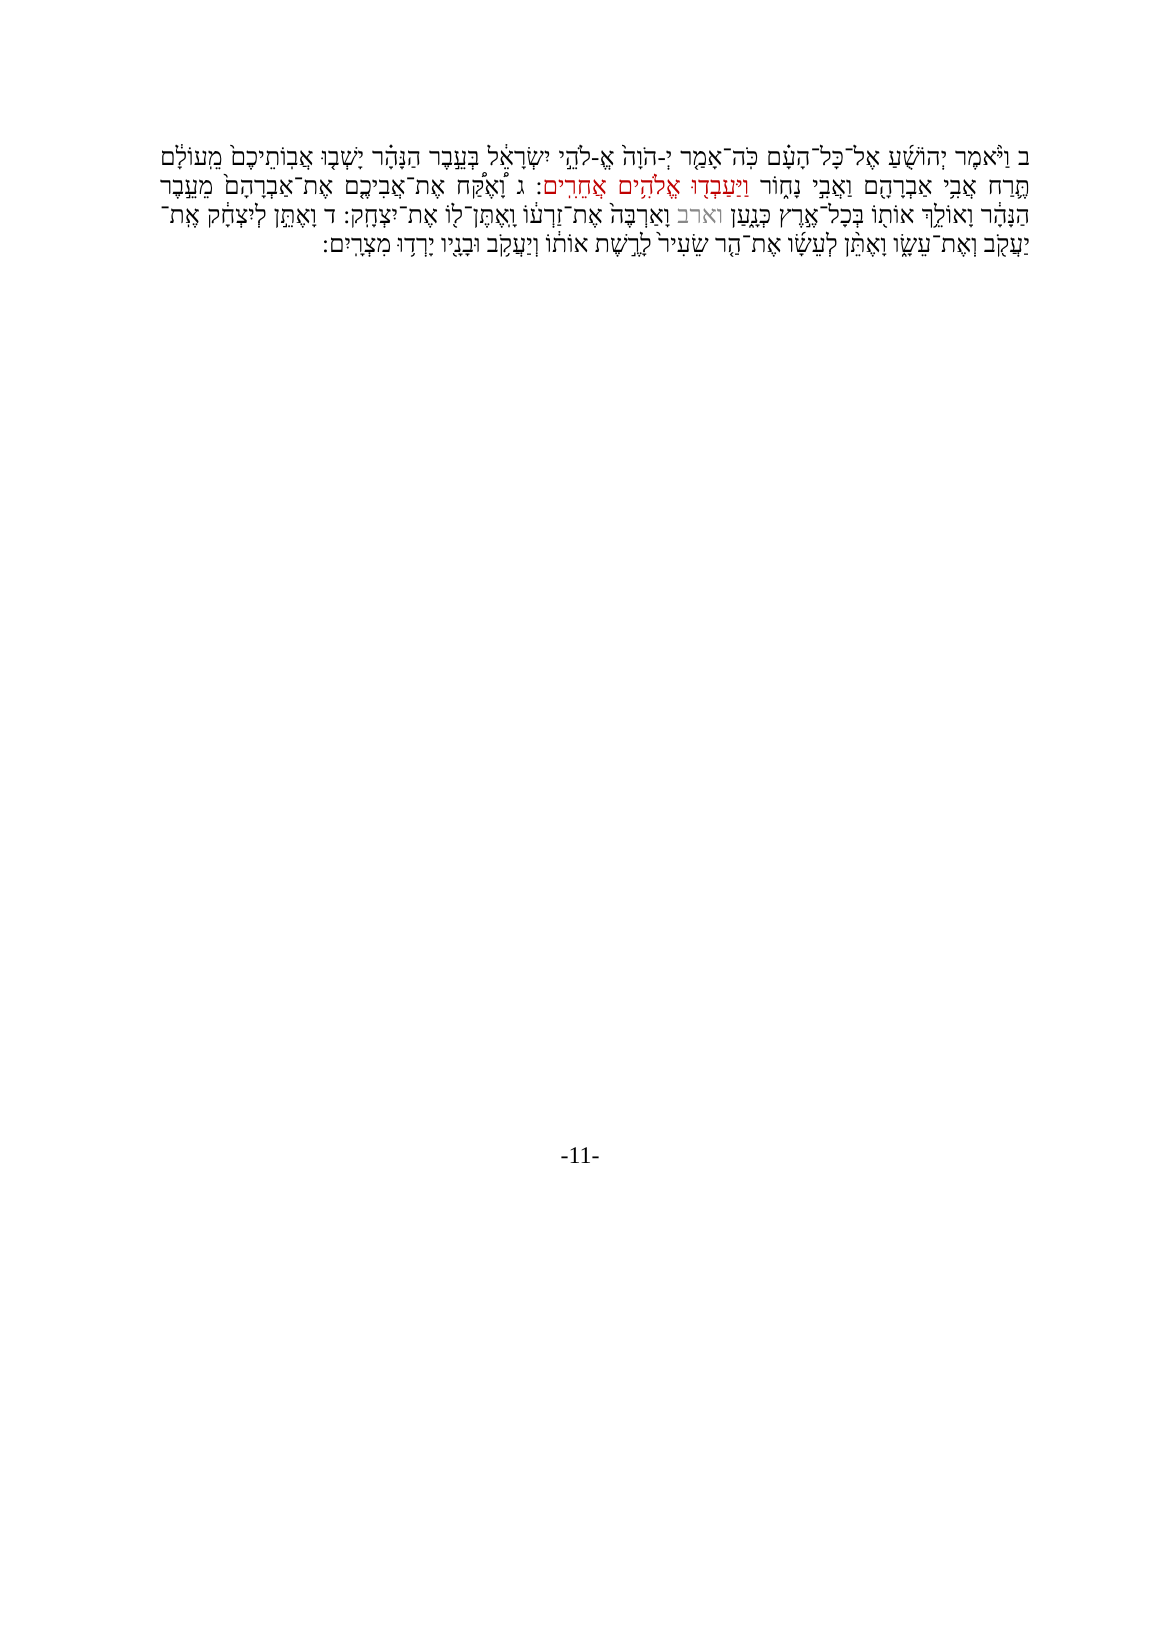ב וַיֹּ֨אמֶר יְהוֹשֻׁ֜עַ אֶל־כָּל־הָעָ֗ם כֹּֽה־אָמַ֤ר יְ-הֹוָה֙ אֱ-לֹהֵ֣י יִשְׂרָאֵ֔ל בְּעֵ֣בֶר הַנָּהָ֗ר יָשְׁב֤וּ אֲבֽוֹתֵיכֶם֙ מֵֽעוֹלָ֔ם תֶּ֛רַח אֲבִ֥י אַבְרָהָ֖ם וַאֲבִ֣י נָח֑וֹר וַיַּעַבְד֖וּ אֱלֹהִ֥ים אֲחֵרִֽים: ג וָ֠אֶקַּ֠ח אֶת־אֲבִיכֶ֤ם אֶת־אַבְרָהָם֙ מֵעֵ֣בֶר הַנָּהָ֔ר וָאוֹלֵ֥ךְ אוֹת֖וֹ בְּכָל־אֶ֣רֶץ כְּנָ֑עַן וארב וָאַרְבֶּה֙ אֶת־זַרְע֔וֹ וָֽאֶתֶּן־ל֖וֹ אֶת־יִצְחָֽק: ד וָאֶתֵּ֣ן לְיִצְחָ֔ק אֶֽת־יַעֲקֹ֖ב וְאֶת־עֵשָׂ֑ו וָאֶתֵּ֨ן לְעֵשָׂ֜ו אֶת־הַ֤ר שֵׂעִיר֙ לָרֶ֣שֶׁת אוֹת֔וֹ וְיַעֲקֹ֥ב וּבָנָ֖יו יָרְד֥וּ מִצְרָֽיִם:
-11-